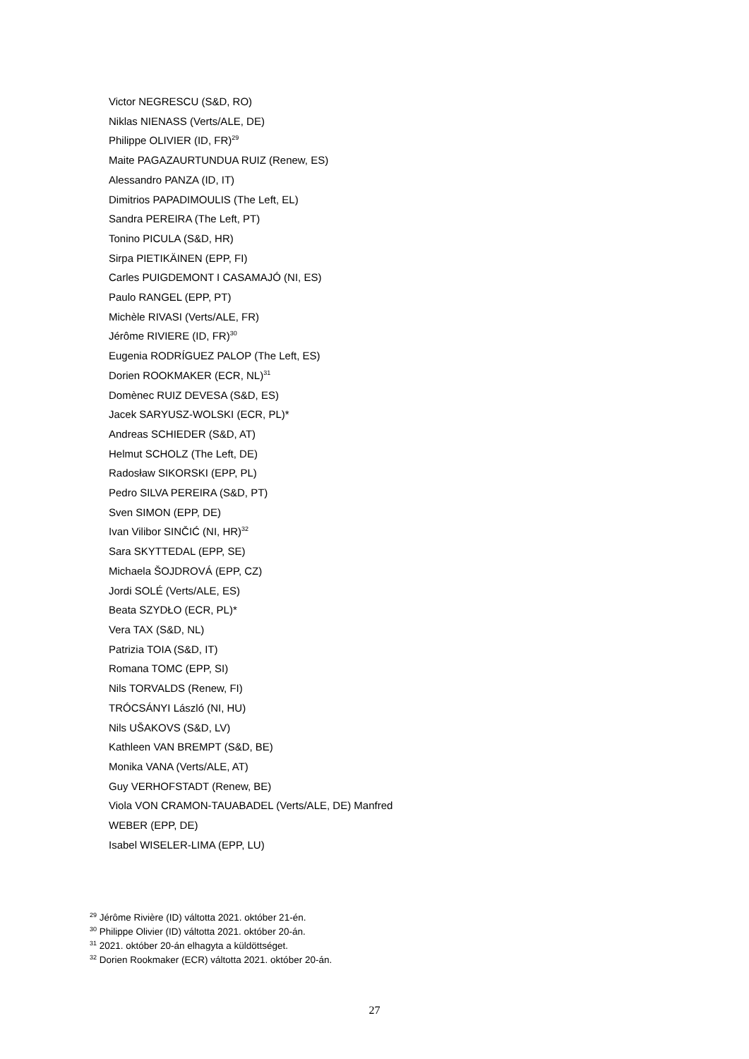Victor NEGRESCU (S&D, RO)
Niklas NIENASS (Verts/ALE, DE)
Philippe OLIVIER (ID, FR)<sup>29</sup>
Maite PAGAZAURTUNDUA RUIZ (Renew, ES)
Alessandro PANZA (ID, IT)
Dimitrios PAPADIMOULIS (The Left, EL)
Sandra PEREIRA (The Left, PT)
Tonino PICULA (S&D, HR)
Sirpa PIETIKÄINEN (EPP, FI)
Carles PUIGDEMONT I CASAMAJÓ (NI, ES)
Paulo RANGEL (EPP, PT)
Michèle RIVASI (Verts/ALE, FR)
Jérôme RIVIERE (ID, FR)<sup>30</sup>
Eugenia RODRÍGUEZ PALOP (The Left, ES)
Dorien ROOKMAKER (ECR, NL)<sup>31</sup>
Domènec RUIZ DEVESA (S&D, ES)
Jacek SARYUSZ-WOLSKI (ECR, PL)*
Andreas SCHIEDER (S&D, AT)
Helmut SCHOLZ (The Left, DE)
Radosław SIKORSKI (EPP, PL)
Pedro SILVA PEREIRA (S&D, PT)
Sven SIMON (EPP, DE)
Ivan Vilibor SINČIĆ (NI, HR)<sup>32</sup>
Sara SKYTTEDAL (EPP, SE)
Michaela ŠOJDROVÁ (EPP, CZ)
Jordi SOLÉ (Verts/ALE, ES)
Beata SZYDŁO (ECR, PL)*
Vera TAX (S&D, NL)
Patrizia TOIA (S&D, IT)
Romana TOMC (EPP, SI)
Nils TORVALDS (Renew, FI)
TRÓCSÁNYI László (NI, HU)
Nils UŠAKOVS (S&D, LV)
Kathleen VAN BREMPT (S&D, BE)
Monika VANA (Verts/ALE, AT)
Guy VERHOFSTADT (Renew, BE)
Viola VON CRAMON-TAUABADEL (Verts/ALE, DE) Manfred
WEBER (EPP, DE)
Isabel WISELER-LIMA (EPP, LU)
<sup>29</sup> Jérôme Rivière (ID) váltotta 2021. október 21-én.
<sup>30</sup> Philippe Olivier (ID) váltotta 2021. október 20-án.
<sup>31</sup> 2021. október 20-án elhagyta a küldöttséget.
<sup>32</sup> Dorien Rookmaker (ECR) váltotta 2021. október 20-án.
27